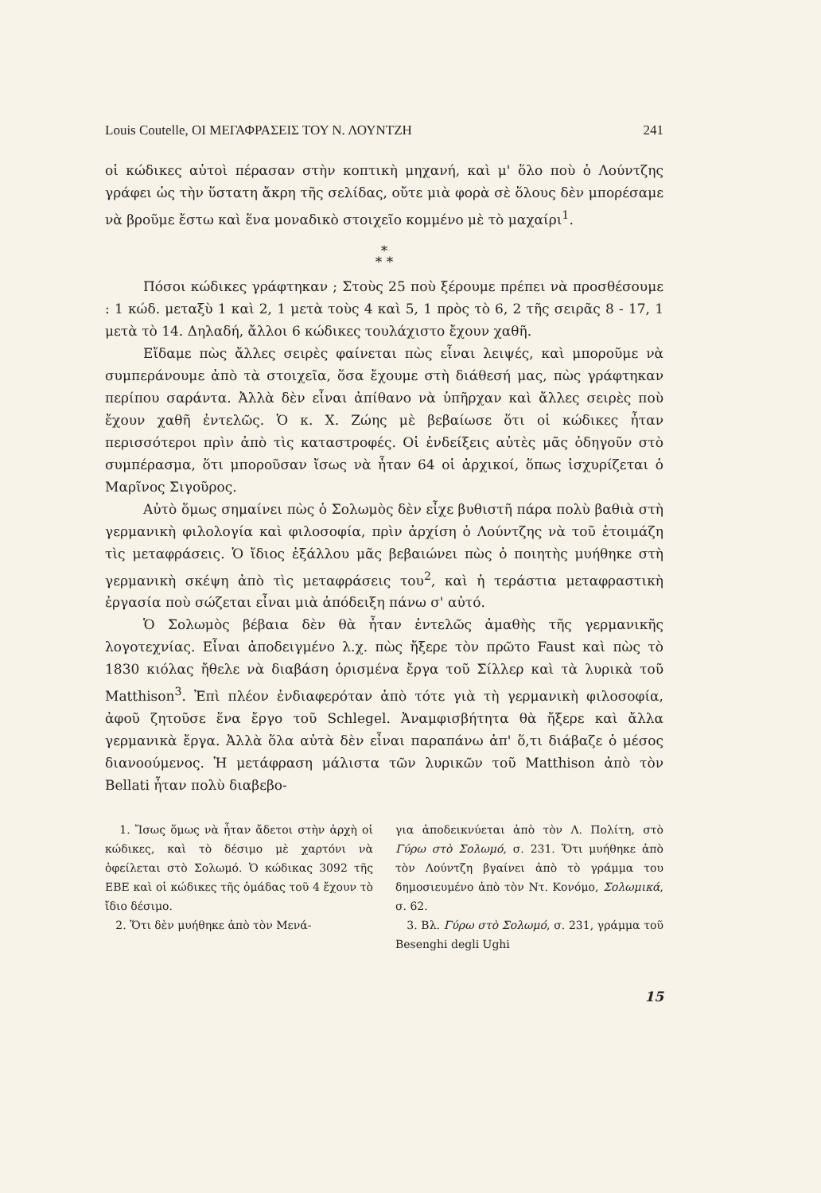Louis Coutelle, ΟΙ ΜΕΓΑΦΡΑΣΕΙΣ ΤΟΥ Ν. ΛΟΥΝΤΖΗ 241
οἱ κώδικες αὐτοὶ πέρασαν στὴν κοπτικὴ μηχανή, καὶ μ' ὅλο ποὺ ὁ Λούντζης γράφει ὡς τὴν ὕστατη ἄκρη τῆς σελίδας, οὔτε μιὰ φορὰ σὲ ὅλους δὲν μπορέσαμε νὰ βροῦμε ἔστω καὶ ἕνα μοναδικὸ στοιχεῖο κομμένο μὲ τὸ μαχαίρι<sup>1</sup>.
*
* *
Πόσοι κώδικες γράφτηκαν ; Στοὺς 25 ποὺ ξέρουμε πρέπει νὰ προσθέσουμε : 1 κώδ. μεταξὺ 1 καὶ 2, 1 μετὰ τοὺς 4 καὶ 5, 1 πρὸς τὸ 6, 2 τῆς σειρᾶς 8 - 17, 1 μετὰ τὸ 14. Δηλαδή, ἄλλοι 6 κώδικες τουλάχιστο ἔχουν χαθῆ.
Εἴδαμε πὼς ἄλλες σειρὲς φαίνεται πὼς εἶναι λειψές, καὶ μποροῦμε νὰ συμπεράνουμε ἀπὸ τὰ στοιχεῖα, ὅσα ἔχουμε στὴ διάθεσή μας, πὼς γράφτηκαν περίπου σαράντα. Ἀλλὰ δὲν εἶναι ἀπίθανο νὰ ὑπῆρχαν καὶ ἄλλες σειρὲς ποὺ ἔχουν χαθῆ ἐντελῶς. Ὁ κ. Χ. Ζώης μὲ βεβαίωσε ὅτι οἱ κώδικες ἦταν περισσότεροι πρὶν ἀπὸ τὶς καταστροφές. Οἱ ἐνδείξεις αὐτὲς μᾶς ὁδηγοῦν στὸ συμπέρασμα, ὅτι μποροῦσαν ἴσως νὰ ἦταν 64 οἱ ἀρχικοί, ὅπως ἰσχυρίζεται ὁ Μαρῖνος Σιγοῦρος.
Αὐτὸ ὅμως σημαίνει πὼς ὁ Σολωμὸς δὲν εἶχε βυθιστῆ πάρα πολὺ βαθιὰ στὴ γερμανικὴ φιλολογία καὶ φιλοσοφία, πρὶν ἀρχίση ὁ Λούντζης νὰ τοῦ ἑτοιμάζη τὶς μεταφράσεις. Ὁ ἴδιος ἐξάλλου μᾶς βεβαιώνει πὼς ὁ ποιητὴς μυήθηκε στὴ γερμανικὴ σκέψη ἀπὸ τὶς μεταφράσεις του<sup>2</sup>, καὶ ἡ τεράστια μεταφραστικὴ ἐργασία ποὺ σώζεται εἶναι μιὰ ἀπόδειξη πάνω σ' αὐτό.
Ὁ Σολωμὸς βέβαια δὲν θὰ ἦταν ἐντελῶς ἀμαθὴς τῆς γερμανικῆς λογοτεχνίας. Εἶναι ἀποδειγμένο λ.χ. πὼς ἤξερε τὸν πρῶτο Faust καὶ πὼς τὸ 1830 κιόλας ἤθελε νὰ διαβάση ὁρισμένα ἔργα τοῦ Σίλλερ καὶ τὰ λυρικὰ τοῦ Matthison<sup>3</sup>. Ἐπὶ πλέον ἐνδιαφερόταν ἀπὸ τότε γιὰ τὴ γερμανικὴ φιλοσοφία, ἀφοῦ ζητοῦσε ἕνα ἔργο τοῦ Schlegel. Ἀναμφισβήτητα θὰ ἤξερε καὶ ἄλλα γερμανικὰ ἔργα. Ἀλλὰ ὅλα αὐτὰ δὲν εἶναι παραπάνω ἀπ' ὅ,τι διάβαζε ὁ μέσος διανοούμενος. Ἡ μετάφραση μάλιστα τῶν λυρικῶν τοῦ Matthison ἀπὸ τὸν Bellati ἦταν πολὺ διαβεβο-
1. Ἴσως ὅμως νὰ ἦταν ἄδετοι στὴν ἀρχὴ οἱ κώδικες, καὶ τὸ δέσιμο μὲ χαρτόνι νὰ ὀφείλεται στὸ Σολωμό. Ὁ κώδικας 3092 τῆς ΕΒΕ καὶ οἱ κώδικες τῆς ὁμάδας τοῦ 4 ἔχουν τὸ ἴδιο δέσιμο.
2. Ὅτι δὲν μυήθηκε ἀπὸ τὸν Μενά-
για ἀποδεικνύεται ἀπὸ τὸν Λ. Πολίτη, στὸ Γύρω στὸ Σολωμό, σ. 231. Ὅτι μυήθηκε ἀπὸ τὸν Λούντζη βγαίνει ἀπὸ τὸ γράμμα του δημοσιευμένο ἀπὸ τὸν Ντ. Κονόμο, Σολωμικά, σ. 62.
3. Βλ. Γύρω στὸ Σολωμό, σ. 231, γράμμα τοῦ Besenghi degli Ughi
15